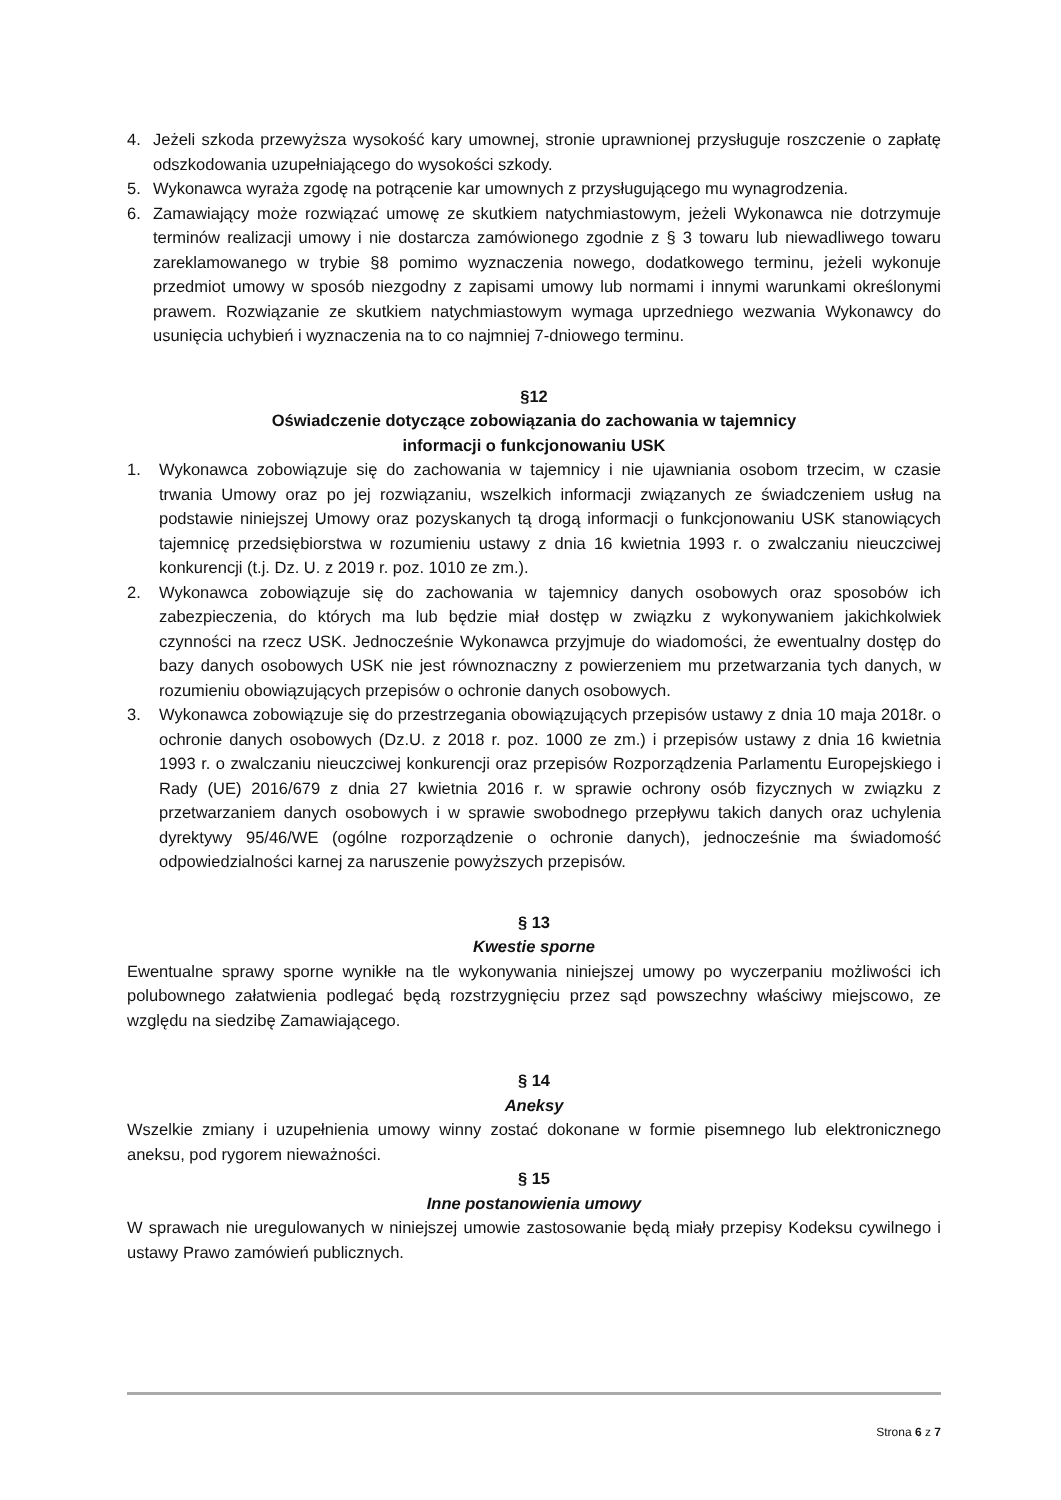4. Jeżeli szkoda przewyższa wysokość kary umownej, stronie uprawnionej przysługuje roszczenie o zapłatę odszkodowania uzupełniającego do wysokości szkody.
5. Wykonawca wyraża zgodę na potrącenie kar umownych z przysługującego mu wynagrodzenia.
6. Zamawiający może rozwiązać umowę ze skutkiem natychmiastowym, jeżeli Wykonawca nie dotrzymuje terminów realizacji umowy i nie dostarcza zamówionego zgodnie z § 3 towaru lub niewadliwego towaru zareklamowanego w trybie §8 pomimo wyznaczenia nowego, dodatkowego terminu, jeżeli wykonuje przedmiot umowy w sposób niezgodny z zapisami umowy lub normami i innymi warunkami określonymi prawem. Rozwiązanie ze skutkiem natychmiastowym wymaga uprzedniego wezwania Wykonawcy do usunięcia uchybień i wyznaczenia na to co najmniej 7-dniowego terminu.
§12
Oświadczenie dotyczące zobowiązania do zachowania w tajemnicy
informacji o funkcjonowaniu USK
1. Wykonawca zobowiązuje się do zachowania w tajemnicy i nie ujawniania osobom trzecim, w czasie trwania Umowy oraz po jej rozwiązaniu, wszelkich informacji związanych ze świadczeniem usług na podstawie niniejszej Umowy oraz pozyskanych tą drogą informacji o funkcjonowaniu USK stanowiących tajemnicę przedsiębiorstwa w rozumieniu ustawy z dnia 16 kwietnia 1993 r. o zwalczaniu nieuczciwej konkurencji (t.j. Dz. U. z 2019 r. poz. 1010 ze zm.).
2. Wykonawca zobowiązuje się do zachowania w tajemnicy danych osobowych oraz sposobów ich zabezpieczenia, do których ma lub będzie miał dostęp w związku z wykonywaniem jakichkolwiek czynności na rzecz USK. Jednocześnie Wykonawca przyjmuje do wiadomości, że ewentualny dostęp do bazy danych osobowych USK nie jest równoznaczny z powierzeniem mu przetwarzania tych danych, w rozumieniu obowiązujących przepisów o ochronie danych osobowych.
3. Wykonawca zobowiązuje się do przestrzegania obowiązujących przepisów ustawy z dnia 10 maja 2018r. o ochronie danych osobowych (Dz.U. z 2018 r. poz. 1000 ze zm.) i przepisów ustawy z dnia 16 kwietnia 1993 r. o zwalczaniu nieuczciwej konkurencji oraz przepisów Rozporządzenia Parlamentu Europejskiego i Rady (UE) 2016/679 z dnia 27 kwietnia 2016 r. w sprawie ochrony osób fizycznych w związku z przetwarzaniem danych osobowych i w sprawie swobodnego przepływu takich danych oraz uchylenia dyrektywy 95/46/WE (ogólne rozporządzenie o ochronie danych), jednocześnie ma świadomość odpowiedzialności karnej za naruszenie powyższych przepisów.
§ 13
Kwestie sporne
Ewentualne sprawy sporne wynikłe na tle wykonywania niniejszej umowy po wyczerpaniu możliwości ich polubownego załatwienia podlegać będą rozstrzygnięciu przez sąd powszechny właściwy miejscowo, ze względu na siedzibę Zamawiającego.
§ 14
Aneksy
Wszelkie zmiany i uzupełnienia umowy winny zostać dokonane w formie pisemnego lub elektronicznego aneksu, pod rygorem nieważności.
§ 15
Inne postanowienia umowy
W sprawach nie uregulowanych w niniejszej umowie zastosowanie będą miały przepisy Kodeksu cywilnego i ustawy Prawo zamówień publicznych.
Strona 6 z 7